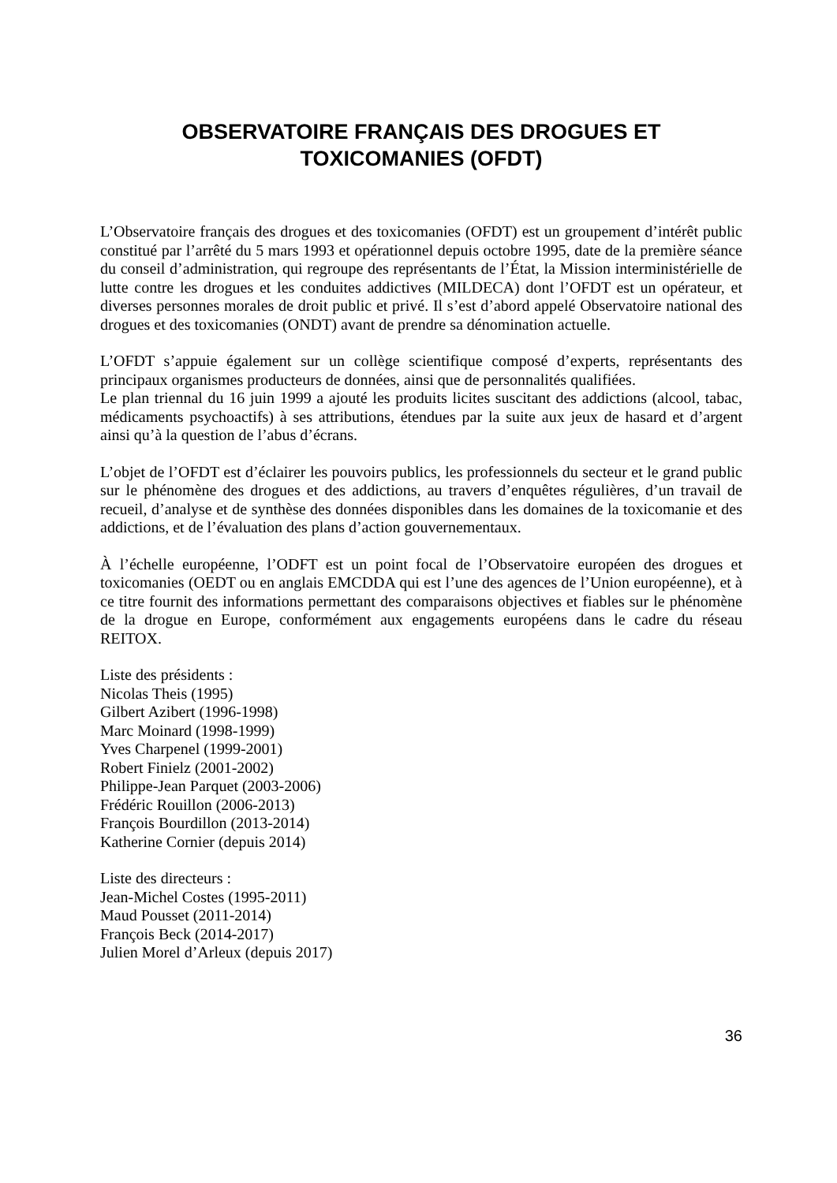OBSERVATOIRE FRANÇAIS DES DROGUES ET
TOXICOMANIES (OFDT)
L’Observatoire français des drogues et des toxicomanies (OFDT) est un groupement d’intérêt public constitué par l’arrêté du 5 mars 1993 et opérationnel depuis octobre 1995, date de la première séance du conseil d’administration, qui regroupe des représentants de l’État, la Mission interministérielle de lutte contre les drogues et les conduites addictives (MILDECA) dont l’OFDT est un opérateur, et diverses personnes morales de droit public et privé. Il s’est d’abord appelé Observatoire national des drogues et des toxicomanies (ONDT) avant de prendre sa dénomination actuelle.
L’OFDT s’appuie également sur un collège scientifique composé d’experts, représentants des principaux organismes producteurs de données, ainsi que de personnalités qualifiées.
Le plan triennal du 16 juin 1999 a ajouté les produits licites suscitant des addictions (alcool, tabac, médicaments psychoactifs) à ses attributions, étendues par la suite aux jeux de hasard et d’argent ainsi qu’à la question de l’abus d’écrans.
L’objet de l’OFDT est d’éclairer les pouvoirs publics, les professionnels du secteur et le grand public sur le phénomène des drogues et des addictions, au travers d’enquêtes régulières, d’un travail de recueil, d’analyse et de synthèse des données disponibles dans les domaines de la toxicomanie et des addictions, et de l’évaluation des plans d’action gouvernementaux.
À l’échelle européenne, l’ODFT est un point focal de l’Observatoire européen des drogues et toxicomanies (OEDT ou en anglais EMCDDA qui est l’une des agences de l’Union européenne), et à ce titre fournit des informations permettant des comparaisons objectives et fiables sur le phénomène de la drogue en Europe, conformément aux engagements européens dans le cadre du réseau REITOX.
Liste des présidents :
Nicolas Theis (1995)
Gilbert Azibert (1996-1998)
Marc Moinard (1998-1999)
Yves Charpenel (1999-2001)
Robert Finielz (2001-2002)
Philippe-Jean Parquet (2003-2006)
Frédéric Rouillon (2006-2013)
François Bourdillon (2013-2014)
Katherine Cornier (depuis 2014)
Liste des directeurs :
Jean-Michel Costes (1995-2011)
Maud Pousset (2011-2014)
François Beck (2014-2017)
Julien Morel d’Arleux (depuis 2017)
36